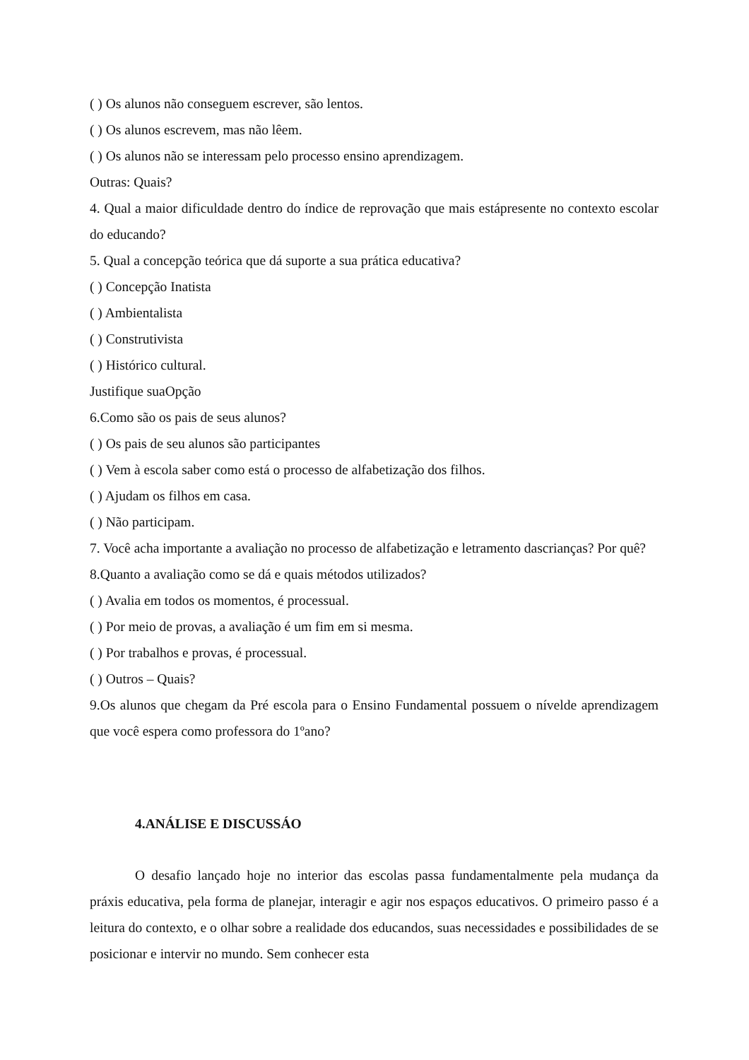( ) Os alunos não conseguem escrever, são lentos.
( ) Os alunos escrevem, mas não lêem.
( ) Os alunos não se interessam pelo processo ensino aprendizagem.
Outras: Quais?
4. Qual a maior dificuldade dentro do índice de reprovação que mais estápresente no contexto escolar do educando?
5. Qual a concepção teórica que dá suporte a sua prática educativa?
( ) Concepção Inatista
( ) Ambientalista
( ) Construtivista
( ) Histórico cultural.
Justifique suaOpção
6.Como são os pais de seus alunos?
( ) Os pais de seu alunos são participantes
( ) Vem à escola saber como está o processo de alfabetização dos filhos.
( ) Ajudam os filhos em casa.
( ) Não participam.
7. Você acha importante a avaliação no processo de alfabetização e letramento dascrianças? Por quê?
8.Quanto a avaliação como se dá e quais métodos utilizados?
( ) Avalia em todos os momentos, é processual.
( ) Por meio de provas, a avaliação é um fim em si mesma.
( ) Por trabalhos e provas, é processual.
( ) Outros – Quais?
9.Os alunos que chegam da Pré escola para o Ensino Fundamental possuem o nívelde aprendizagem que você espera como professora do 1ºano?
4.ANÁLISE E DISCUSSÁO
O desafio lançado hoje no interior das escolas passa fundamentalmente pela mudança da práxis educativa, pela forma de planejar, interagir e agir nos espaços educativos. O primeiro passo é a leitura do contexto, e o olhar sobre a realidade dos educandos, suas necessidades e possibilidades de se posicionar e intervir no mundo. Sem conhecer esta